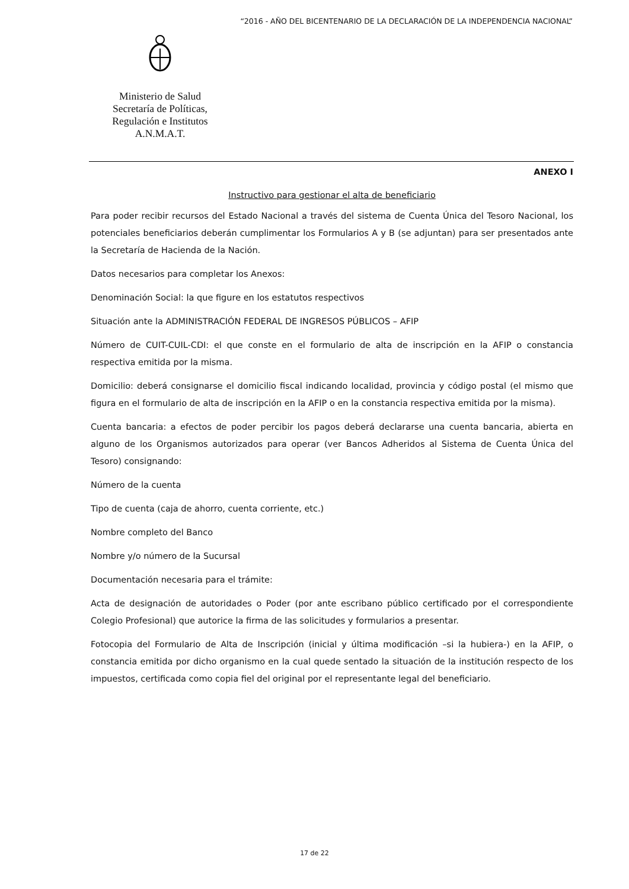“2016 - AÑO DEL BICENTENARIO DE LA DECLARACIÓN DE LA INDEPENDENCIA NACIONAL”
Ministerio de Salud
Secretaría de Políticas,
Regulación e Institutos
A.N.M.A.T.
ANEXO I
Instructivo para gestionar el alta de beneficiario
Para poder recibir recursos del Estado Nacional a través del sistema de Cuenta Única del Tesoro Nacional, los potenciales beneficiarios deberán cumplimentar los Formularios A y B (se adjuntan) para ser presentados ante la Secretaría de Hacienda de la Nación.
Datos necesarios para completar los Anexos:
Denominación Social: la que figure en los estatutos respectivos
Situación ante la ADMINISTRACIÓN FEDERAL DE INGRESOS PÚBLICOS – AFIP
Número de CUIT-CUIL-CDI: el que conste en el formulario de alta de inscripción en la AFIP o constancia respectiva emitida por la misma.
Domicilio: deberá consignarse el domicilio fiscal indicando localidad, provincia y código postal (el mismo que figura en el formulario de alta de inscripción en la AFIP o en la constancia respectiva emitida por la misma).
Cuenta bancaria: a efectos de poder percibir los pagos deberá declararse una cuenta bancaria, abierta en alguno de los Organismos autorizados para operar (ver Bancos Adheridos al Sistema de Cuenta Única del Tesoro) consignando:
Número de la cuenta
Tipo de cuenta (caja de ahorro, cuenta corriente, etc.)
Nombre completo del Banco
Nombre y/o número de la Sucursal
Documentación necesaria para el trámite:
Acta de designación de autoridades o Poder (por ante escribano público certificado por el correspondiente Colegio Profesional) que autorice la firma de las solicitudes y formularios a presentar.
Fotocopia del Formulario de Alta de Inscripción (inicial y última modificación –si la hubiera-) en la AFIP, o constancia emitida por dicho organismo en la cual quede sentado la situación de la institución respecto de los impuestos, certificada como copia fiel del original por el representante legal del beneficiario.
17 de 22